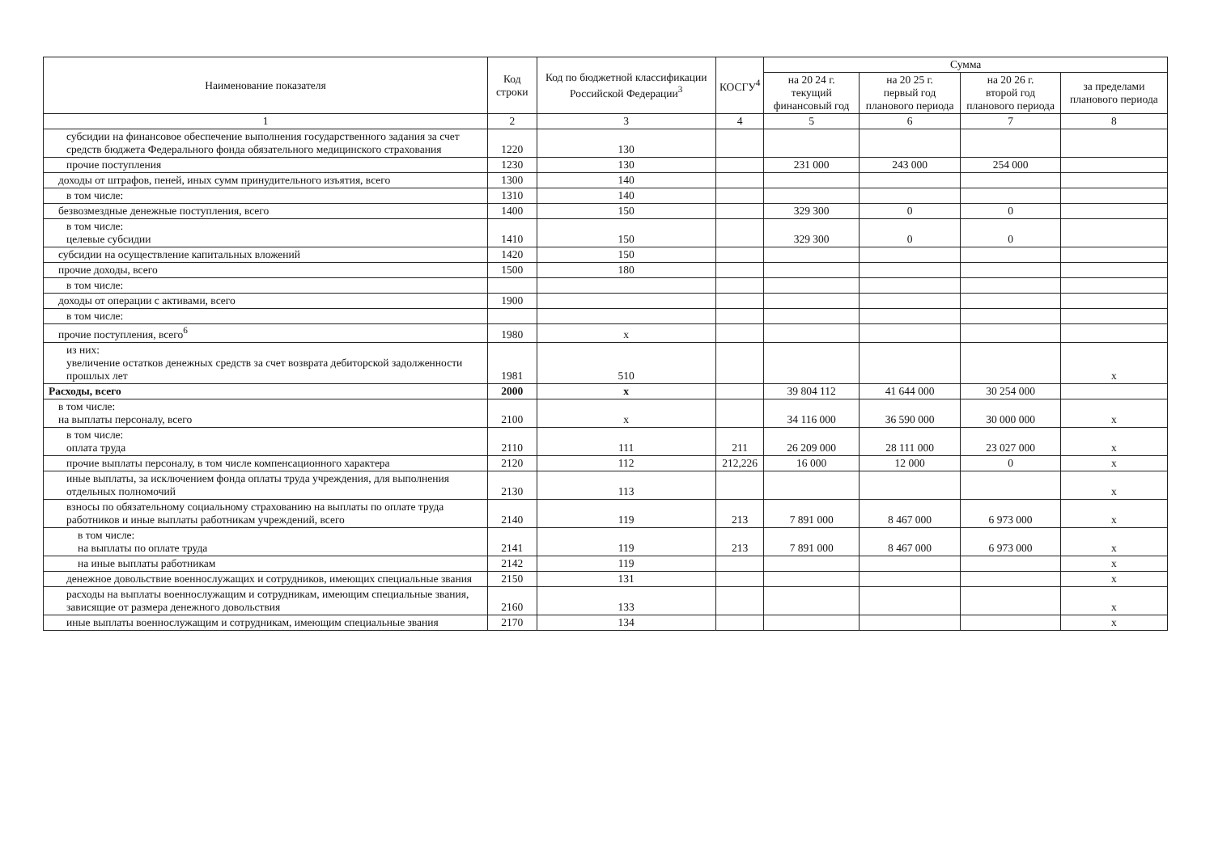| Наименование показателя | Код строки | Код по бюджетной классификации Российской Федерации<sup>3</sup> | КОСГУ<sup>4</sup> | Сумма | | | |
| --- | --- | --- | --- | --- | --- | --- | --- |
| | | | | на 20 24 г. текущий финансовый год | на 20 25 г. первый год планового периода | на 20 26 г. второй год планового периода | за пределами планового периода |
| 1 | 2 | 3 | 4 | 5 | 6 | 7 | 8 |
| субсидии на финансовое обеспечение выполнения государственного задания за счет средств бюджета Федерального фонда обязательного медицинского страхования | 1220 | 130 | | | | | |
| прочие поступления | 1230 | 130 | | 231 000 | 243 000 | 254 000 | |
| доходы от штрафов, пеней, иных сумм принудительного изъятия, всего | 1300 | 140 | | | | | |
| в том числе: | 1310 | 140 | | | | | |
| безвозмездные денежные поступления, всего | 1400 | 150 | | 329 300 | 0 | 0 | |
| в том числе: целевые субсидии | 1410 | 150 | | 329 300 | 0 | 0 | |
| субсидии на осуществление капитальных вложений | 1420 | 150 | | | | | |
| прочие доходы, всего | 1500 | 180 | | | | | |
| в том числе: | | | | | | | |
| доходы от операции с активами, всего | 1900 | | | | | | |
| в том числе: | | | | | | | |
| прочие поступления, всего<sup>6</sup> | 1980 | x | | | | | |
| из них: увеличение остатков денежных средств за счет возврата дебиторской задолженности прошлых лет | 1981 | 510 | | | | | x |
| Расходы, всего | 2000 | x | | 39 804 112 | 41 644 000 | 30 254 000 | |
| в том числе: на выплаты персоналу, всего | 2100 | x | | 34 116 000 | 36 590 000 | 30 000 000 | x |
| в том числе: оплата труда | 2110 | 111 | 211 | 26 209 000 | 28 111 000 | 23 027 000 | x |
| прочие выплаты персоналу, в том числе компенсационного характера | 2120 | 112 | 212,226 | 16 000 | 12 000 | 0 | x |
| иные выплаты, за исключением фонда оплаты труда учреждения, для выполнения отдельных полномочий | 2130 | 113 | | | | | x |
| взносы по обязательному социальному страхованию на выплаты по оплате труда работников и иные выплаты работникам учреждений, всего | 2140 | 119 | 213 | 7 891 000 | 8 467 000 | 6 973 000 | x |
| в том числе: на выплаты по оплате труда | 2141 | 119 | 213 | 7 891 000 | 8 467 000 | 6 973 000 | x |
| на иные выплаты работникам | 2142 | 119 | | | | | x |
| денежное довольствие военнослужащих и сотрудников, имеющих специальные звания | 2150 | 131 | | | | | x |
| расходы на выплаты военнослужащим и сотрудникам, имеющим специальные звания, зависящие от размера денежного довольствия | 2160 | 133 | | | | | x |
| иные выплаты военнослужащим и сотрудникам, имеющим специальные звания | 2170 | 134 | | | | | x |